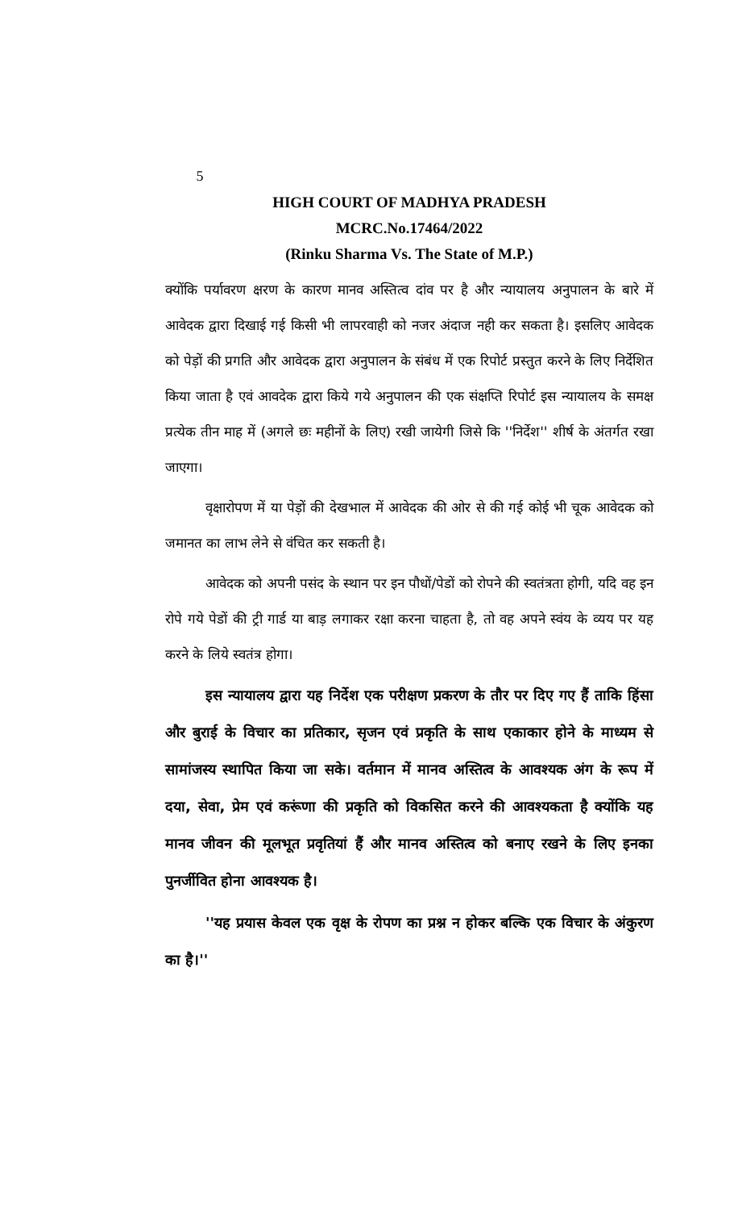5
HIGH COURT OF MADHYA PRADESH
MCRC.No.17464/2022
(Rinku Sharma Vs. The State of M.P.)
क्योंकि पर्यावरण क्षरण के कारण मानव अस्तित्व दांव पर है और न्यायालय अनुपालन के बारे में आवेदक द्वारा दिखाई गई किसी भी लापरवाही को नजर अंदाज नही कर सकता है। इसलिए आवेदक को पेड़ों की प्रगति और आवेदक द्वारा अनुपालन के संबंध में एक रिपोर्ट प्रस्तुत करने के लिए निर्देशित किया जाता है एवं आवदेक द्वारा किये गये अनुपालन की एक संक्षप्ति रिपोर्ट इस न्यायालय के समक्ष प्रत्येक तीन माह में (अगले छः महीनों के लिए) रखी जायेगी जिसे कि ''निर्देश'' शीर्ष के अंतर्गत रखा जाएगा।
वृक्षारोपण में या पेड़ों की देखभाल में आवेदक की ओर से की गई कोई भी चूक आवेदक को जमानत का लाभ लेने से वंचित कर सकती है।
आवेदक को अपनी पसंद के स्थान पर इन पौधों/पेडों को रोपने की स्वतंत्रता होगी, यदि वह इन रोपे गये पेडों की ट्री गार्ड या बाड़ लगाकर रक्षा करना चाहता है, तो वह अपने स्वंय के व्यय पर यह करने के लिये स्वतंत्र होगा।
इस न्यायालय द्वारा यह निर्देश एक परीक्षण प्रकरण के तौर पर दिए गए हैं ताकि हिंसा और बुराई के विचार का प्रतिकार, सृजन एवं प्रकृति के साथ एकाकार होने के माध्यम से सामांजस्य स्थापित किया जा सके। वर्तमान में मानव अस्तित्व के आवश्यक अंग के रूप में दया, सेवा, प्रेम एवं करूंणा की प्रकृति को विकसित करने की आवश्यकता है क्योंकि यह मानव जीवन की मूलभूत प्रवृतियां हैं और मानव अस्तित्व को बनाए रखने के लिए इनका पुनर्जीवित होना आवश्यक है।
''यह प्रयास केवल एक वृक्ष के रोपण का प्रश्न न होकर बल्कि एक विचार के अंकुरण का है।''